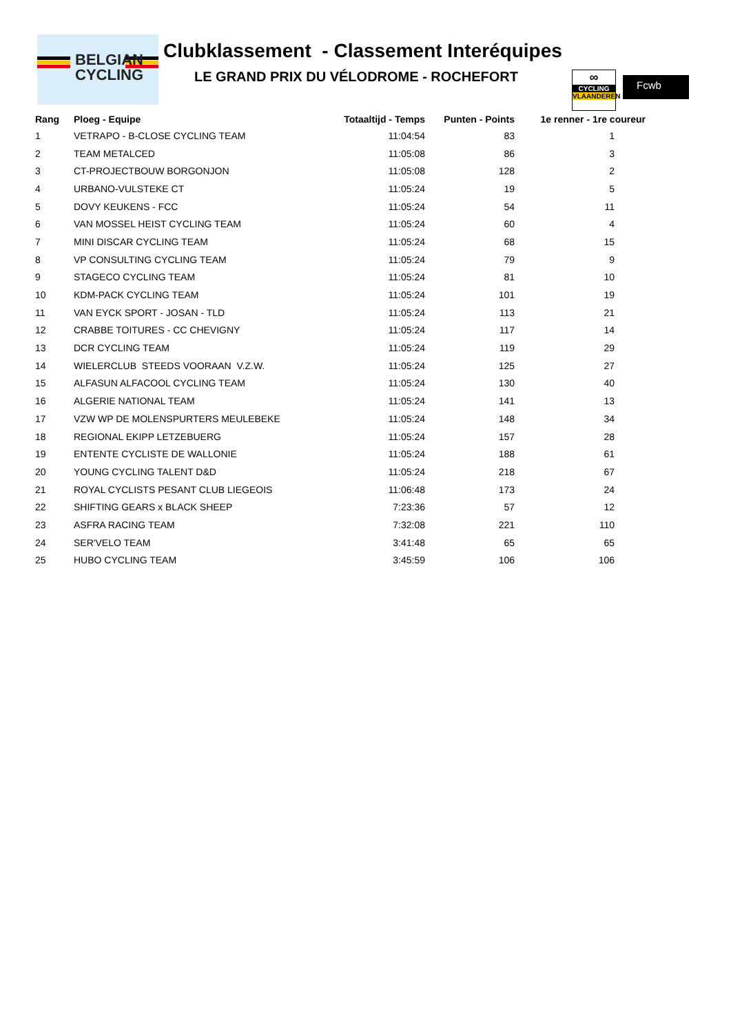BELGIAN
CYCLING
Clubklassement - Classement Interéquipes
LE GRAND PRIX DU VÉLODROME - ROCHEFORT
∞
CYCLING
VLAANDEREN
Fcwb
| Rang | Ploeg - Equipe | Totaaltijd - Temps | Punten - Points | 1e renner - 1re coureur |
| --- | --- | --- | --- | --- |
| 1 | VETRAPO - B-CLOSE CYCLING TEAM | 11:04:54 | 83 | 1 |
| 2 | TEAM METALCED | 11:05:08 | 86 | 3 |
| 3 | CT-PROJECTBOUW BORGONJON | 11:05:08 | 128 | 2 |
| 4 | URBANO-VULSTEKE CT | 11:05:24 | 19 | 5 |
| 5 | DOVY KEUKENS - FCC | 11:05:24 | 54 | 11 |
| 6 | VAN MOSSEL HEIST CYCLING TEAM | 11:05:24 | 60 | 4 |
| 7 | MINI DISCAR CYCLING TEAM | 11:05:24 | 68 | 15 |
| 8 | VP CONSULTING CYCLING TEAM | 11:05:24 | 79 | 9 |
| 9 | STAGECO CYCLING TEAM | 11:05:24 | 81 | 10 |
| 10 | KDM-PACK CYCLING TEAM | 11:05:24 | 101 | 19 |
| 11 | VAN EYCK SPORT - JOSAN - TLD | 11:05:24 | 113 | 21 |
| 12 | CRABBE TOITURES - CC CHEVIGNY | 11:05:24 | 117 | 14 |
| 13 | DCR CYCLING TEAM | 11:05:24 | 119 | 29 |
| 14 | WIELERCLUB STEEDS VOORAAN V.Z.W. | 11:05:24 | 125 | 27 |
| 15 | ALFASUN ALFACOOL CYCLING TEAM | 11:05:24 | 130 | 40 |
| 16 | ALGERIE NATIONAL TEAM | 11:05:24 | 141 | 13 |
| 17 | VZW WP DE MOLENSPURTERS MEULEBEKE | 11:05:24 | 148 | 34 |
| 18 | REGIONAL EKIPP LETZEBUERG | 11:05:24 | 157 | 28 |
| 19 | ENTENTE CYCLISTE DE WALLONIE | 11:05:24 | 188 | 61 |
| 20 | YOUNG CYCLING TALENT D&D | 11:05:24 | 218 | 67 |
| 21 | ROYAL CYCLISTS PESANT CLUB LIEGEOIS | 11:06:48 | 173 | 24 |
| 22 | SHIFTING GEARS x BLACK SHEEP | 7:23:36 | 57 | 12 |
| 23 | ASFRA RACING TEAM | 7:32:08 | 221 | 110 |
| 24 | SER'VELO TEAM | 3:41:48 | 65 | 65 |
| 25 | HUBO CYCLING TEAM | 3:45:59 | 106 | 106 |